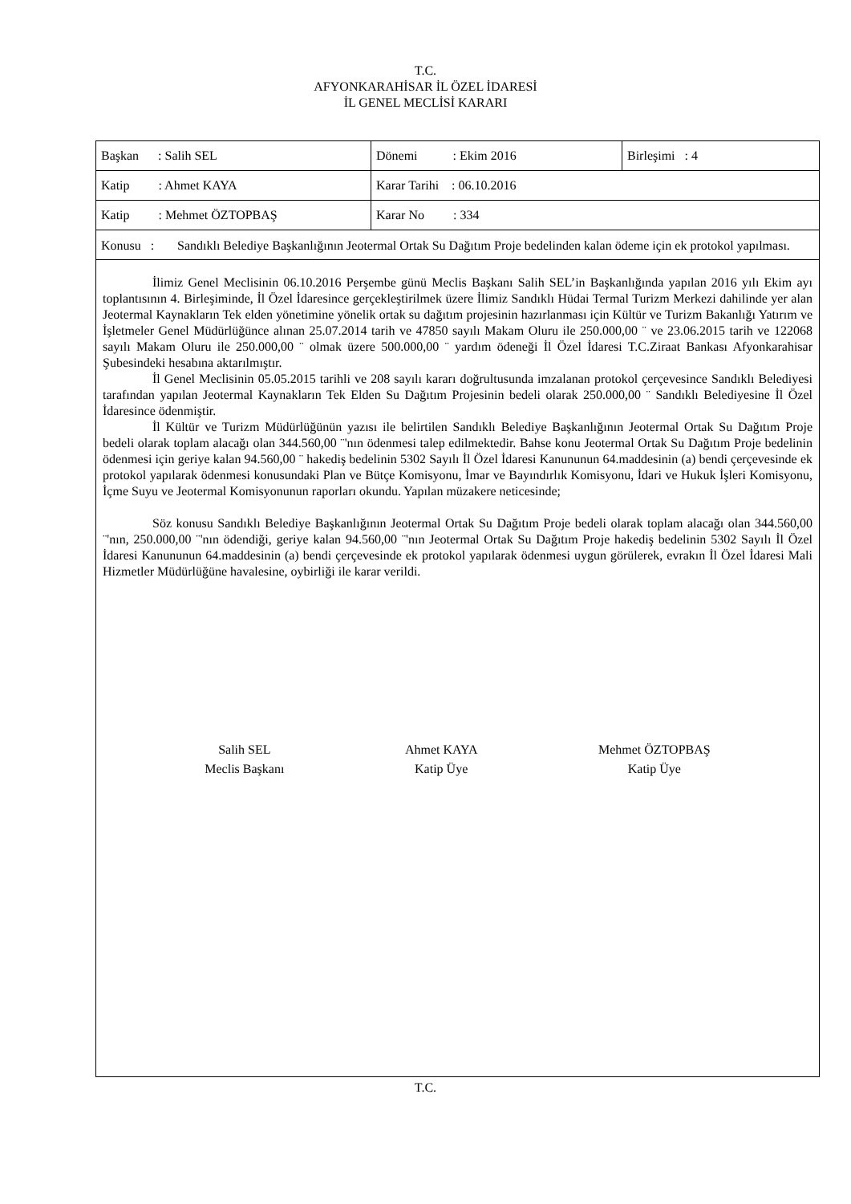T.C.
AFYONKARAHİSAR İL ÖZEL İDARESİ
İL GENEL MECLİSİ KARARI
| Başkan : Salih SEL | Dönemi : Ekim 2016 | Birleşimi : 4 |
| Katip : Ahmet KAYA | Karar Tarihi : 06.10.2016 | |
| Katip : Mehmet ÖZTOPBAŞ | Karar No : 334 | |
| Konusu : Sandıklı Belediye Başkanlığının Jeotermal Ortak Su Dağıtım Proje bedelinden kalan ödeme için ek protokol yapılması. | | |
İlimiz Genel Meclisinin 06.10.2016 Perşembe günü Meclis Başkanı Salih SEL’in Başkanlığında yapılan 2016 yılı Ekim ayı toplantısının 4. Birleşiminde, İl Özel İdaresince gerçekleştirilmek üzere İlimiz Sandıklı Hüdai Termal Turizm Merkezi dahilinde yer alan Jeotermal Kaynakların Tek elden yönetimine yönelik ortak su dağıtım projesinin hazırlanması için Kültür ve Turizm Bakanlığı Yatırım ve İşletmeler Genel Müdürlüğünce alınan 25.07.2014 tarih ve 47850 sayılı Makam Oluru ile 250.000,00 ¨ ve 23.06.2015 tarih ve 122068 sayılı Makam Oluru ile 250.000,00 ¨ olmak üzere 500.000,00 ¨ yardım ödeneği İl Özel İdaresi T.C.Ziraat Bankası Afyonkarahisar Şubesindeki hesabına aktarılmıştır.
İl Genel Meclisinin 05.05.2015 tarihli ve 208 sayılı kararı doğrultusunda imzalanan protokol çerçevesince Sandıklı Belediyesi tarafından yapılan Jeotermal Kaynakların Tek Elden Su Dağıtım Projesinin bedeli olarak 250.000,00 ¨ Sandıklı Belediyesine İl Özel İdaresince ödenmiştir.
İl Kültür ve Turizm Müdürlüğünün yazısı ile belirtilen Sandıklı Belediye Başkanlığının Jeotermal Ortak Su Dağıtım Proje bedeli olarak toplam alacağı olan 344.560,00 ¨'nın ödenmesi talep edilmektedir. Bahse konu Jeotermal Ortak Su Dağıtım Proje bedelinin ödenmesi için geriye kalan 94.560,00 ¨ hakediş bedelinin 5302 Sayılı İl Özel İdaresi Kanununun 64.maddesinin (a) bendi çerçevesinde ek protokol yapılarak ödenmesi konusundaki Plan ve Bütçe Komisyonu, İmar ve Bayındırlık Komisyonu, İdari ve Hukuk İşleri Komisyonu, İçme Suyu ve Jeotermal Komisyonunun raporları okundu. Yapılan müzakere neticesinde;
Söz konusu Sandıklı Belediye Başkanlığının Jeotermal Ortak Su Dağıtım Proje bedeli olarak toplam alacağı olan 344.560,00 ¨'nın, 250.000,00 ¨'nın ödendiği, geriye kalan 94.560,00 ¨'nın Jeotermal Ortak Su Dağıtım Proje hakediş bedelinin 5302 Sayılı İl Özel İdaresi Kanununun 64.maddesinin (a) bendi çerçevesinde ek protokol yapılarak ödenmesi uygun görülerek, evrakın İl Özel İdaresi Mali Hizmetler Müdürlüğüne havalesine, oybirliği ile karar verildi.
Salih SEL
Meclis Başkanı
Ahmet KAYA
Katip Üye
Mehmet ÖZTOPBAŞ
Katip Üye
T.C.